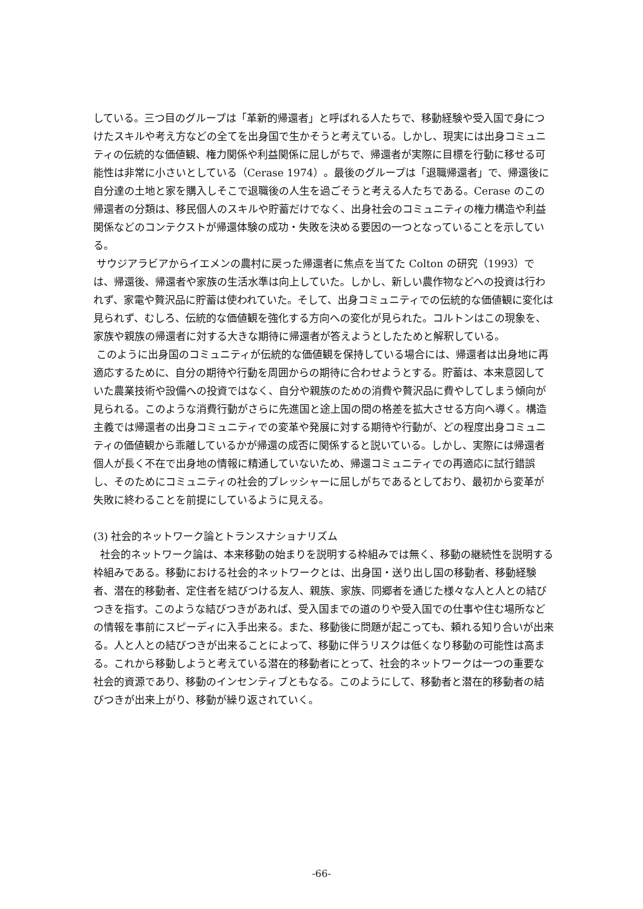している。三つ目のグループは「革新的帰還者」と呼ばれる人たちで、移動経験や受入国で身につけたスキルや考え方などの全てを出身国で生かそうと考えている。しかし、現実には出身コミュニティの伝統的な価値観、権力関係や利益関係に屈しがちで、帰還者が実際に目標を行動に移せる可能性は非常に小さいとしている（Cerase 1974）。最後のグループは「退職帰還者」で、帰還後に自分達の土地と家を購入しそこで退職後の人生を過ごそうと考える人たちである。Cerase のこの帰還者の分類は、移民個人のスキルや貯蓄だけでなく、出身社会のコミュニティの権力構造や利益関係などのコンテクストが帰還体験の成功・失敗を決める要因の一つとなっていることを示している。
サウジアラビアからイエメンの農村に戻った帰還者に焦点を当てた Colton の研究（1993）では、帰還後、帰還者や家族の生活水準は向上していた。しかし、新しい農作物などへの投資は行われず、家電や贅沢品に貯蓄は使われていた。そして、出身コミュニティでの伝統的な価値観に変化は見られず、むしろ、伝統的な価値観を強化する方向への変化が見られた。コルトンはこの現象を、家族や親族の帰還者に対する大きな期待に帰還者が答えようとしたためと解釈している。
このように出身国のコミュニティが伝統的な価値観を保持している場合には、帰還者は出身地に再適応するために、自分の期待や行動を周囲からの期待に合わせようとする。貯蓄は、本来意図していた農業技術や設備への投資ではなく、自分や親族のための消費や贅沢品に費やしてしまう傾向が見られる。このような消費行動がさらに先進国と途上国の間の格差を拡大させる方向へ導く。構造主義では帰還者の出身コミュニティでの変革や発展に対する期待や行動が、どの程度出身コミュニティの価値観から乖離しているかが帰還の成否に関係すると説いている。しかし、実際には帰還者個人が長く不在で出身地の情報に精通していないため、帰還コミュニティでの再適応に試行錯誤し、そのためにコミュニティの社会的プレッシャーに屈しがちであるとしており、最初から変革が失敗に終わることを前提にしているように見える。
(3) 社会的ネットワーク論とトランスナショナリズム
社会的ネットワーク論は、本来移動の始まりを説明する枠組みでは無く、移動の継続性を説明する枠組みである。移動における社会的ネットワークとは、出身国・送り出し国の移動者、移動経験者、潜在的移動者、定住者を結びつける友人、親族、家族、同郷者を通じた様々な人と人との結びつきを指す。このような結びつきがあれば、受入国までの道のりや受入国での仕事や住む場所などの情報を事前にスピーディに入手出来る。また、移動後に問題が起こっても、頼れる知り合いが出来る。人と人との結びつきが出来ることによって、移動に伴うリスクは低くなり移動の可能性は高まる。これから移動しようと考えている潜在的移動者にとって、社会的ネットワークは一つの重要な社会的資源であり、移動のインセンティブともなる。このようにして、移動者と潜在的移動者の結びつきが出来上がり、移動が繰り返されていく。
-66-